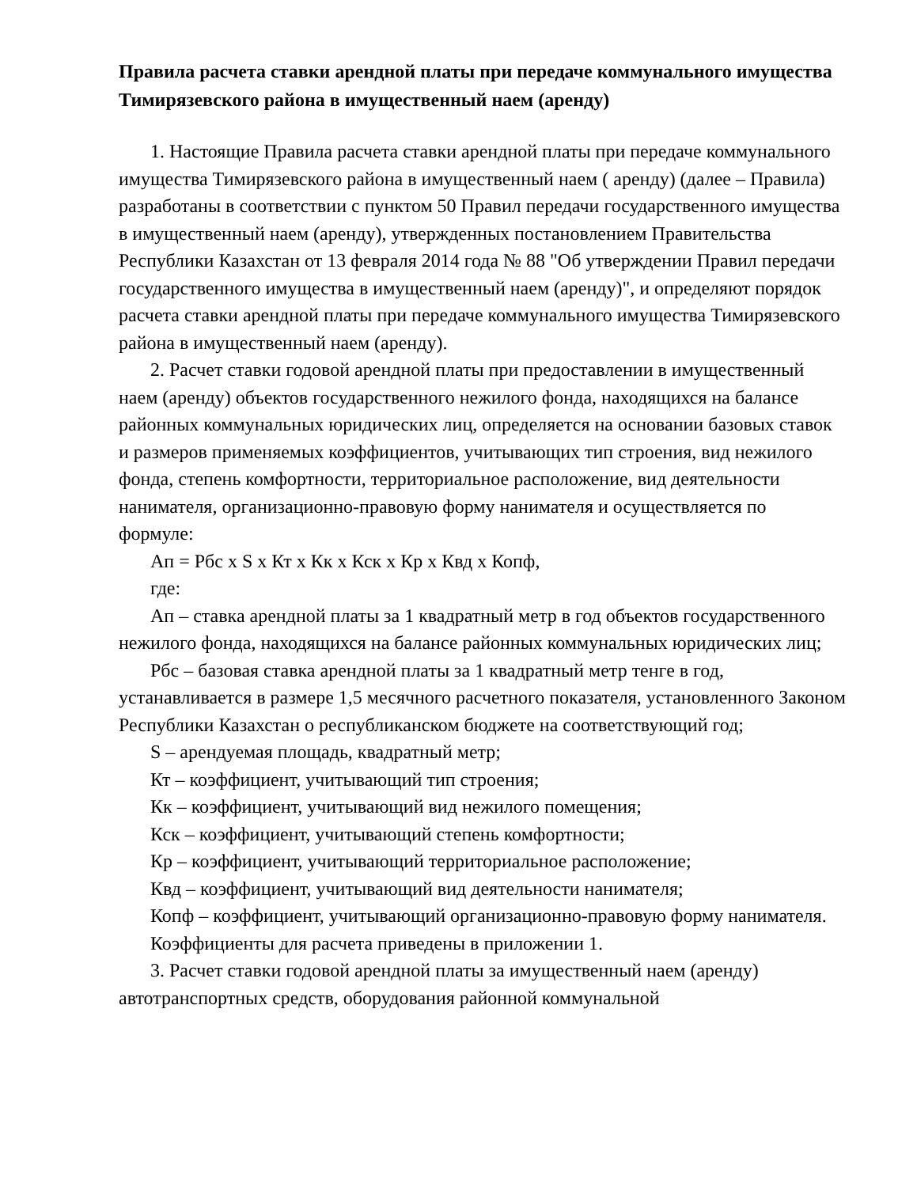Правила расчета ставки арендной платы при передаче коммунального имущества Тимирязевского района в имущественный наем (аренду)
1. Настоящие Правила расчета ставки арендной платы при передаче коммунального имущества Тимирязевского района в имущественный наем ( аренду) (далее – Правила) разработаны в соответствии с пунктом 50 Правил передачи государственного имущества в имущественный наем (аренду), утвержденных постановлением Правительства Республики Казахстан от 13 февраля 2014 года № 88 "Об утверждении Правил передачи государственного имущества в имущественный наем (аренду)", и определяют порядок расчета ставки арендной платы при передаче коммунального имущества Тимирязевского района в имущественный наем (аренду).
2. Расчет ставки годовой арендной платы при предоставлении в имущественный наем (аренду) объектов государственного нежилого фонда, находящихся на балансе районных коммунальных юридических лиц, определяется на основании базовых ставок и размеров применяемых коэффициентов, учитывающих тип строения, вид нежилого фонда, степень комфортности, территориальное расположение, вид деятельности нанимателя, организационно-правовую форму нанимателя и осуществляется по формуле:
Ап = Рбс х S х Кт х Кк х Кск х Кр х Квд х Копф,
где:
Ап – ставка арендной платы за 1 квадратный метр в год объектов государственного нежилого фонда, находящихся на балансе районных коммунальных юридических лиц;
Рбс – базовая ставка арендной платы за 1 квадратный метр тенге в год, устанавливается в размере 1,5 месячного расчетного показателя, установленного Законом Республики Казахстан о республиканском бюджете на соответствующий год;
S – арендуемая площадь, квадратный метр;
Кт – коэффициент, учитывающий тип строения;
Кк – коэффициент, учитывающий вид нежилого помещения;
Кск – коэффициент, учитывающий степень комфортности;
Кр – коэффициент, учитывающий территориальное расположение;
Квд – коэффициент, учитывающий вид деятельности нанимателя;
Копф – коэффициент, учитывающий организационно-правовую форму нанимателя.
Коэффициенты для расчета приведены в приложении 1.
3. Расчет ставки годовой арендной платы за имущественный наем (аренду) автотранспортных средств, оборудования районной коммунальной